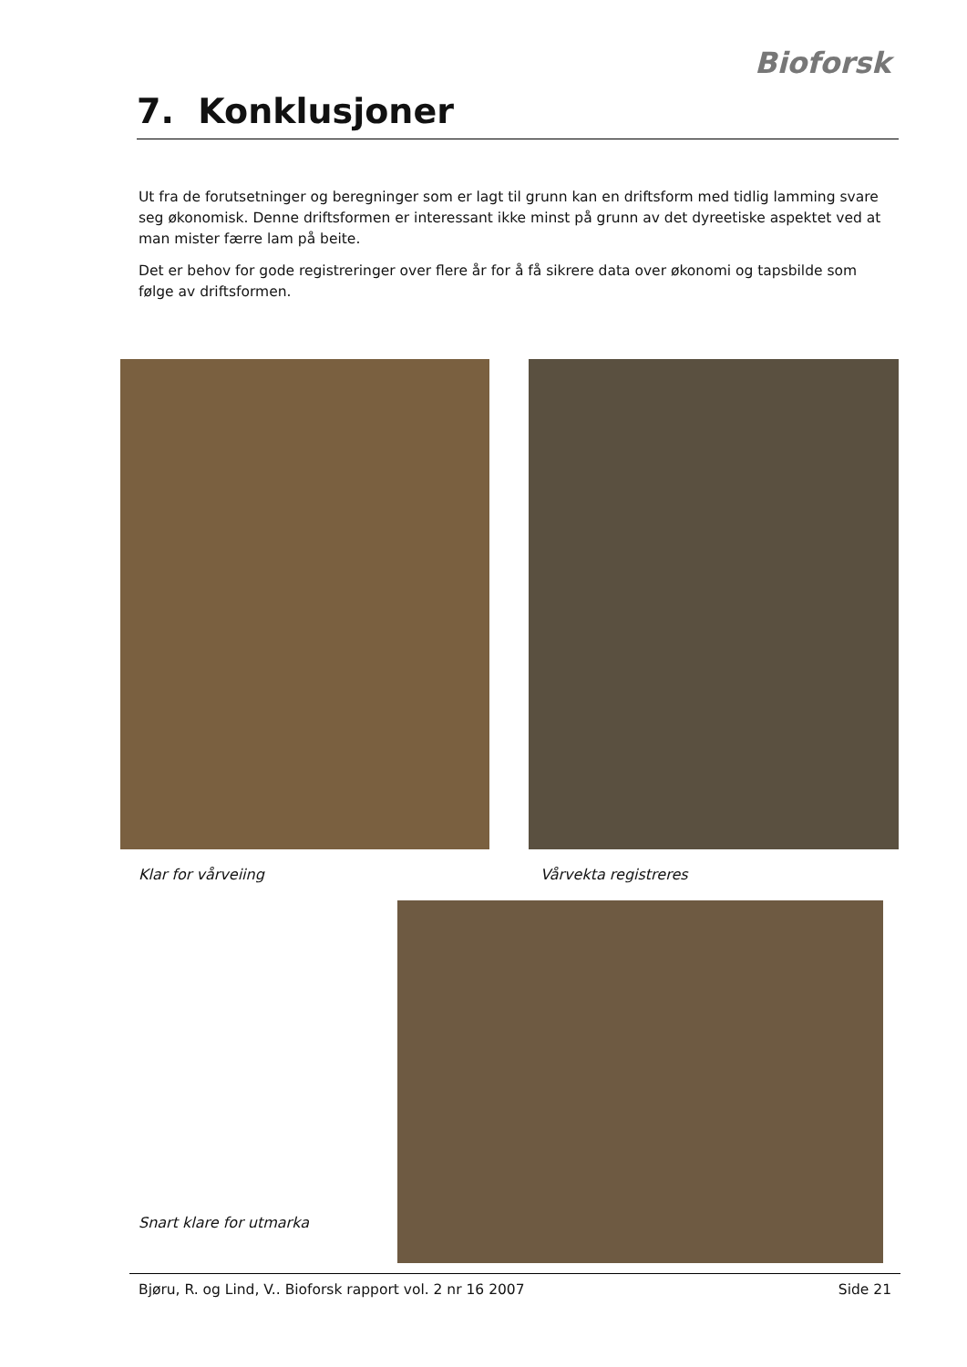Bioforsk
7. Konklusjoner
Ut fra de forutsetninger og beregninger som er lagt til grunn kan en driftsform med tidlig lamming svare seg økonomisk. Denne driftsformen er interessant ikke minst på grunn av det dyreetiske aspektet ved at man mister færre lam på beite.
Det er behov for gode registreringer over flere år for å få sikrere data over økonomi og tapsbilde som følge av driftsformen.
Klar for vårveiing Vårvekta registreres
Snart klare for utmarka
Bjøru, R. og Lind, V.. Bioforsk rapport vol. 2 nr 16 2007 Side 21